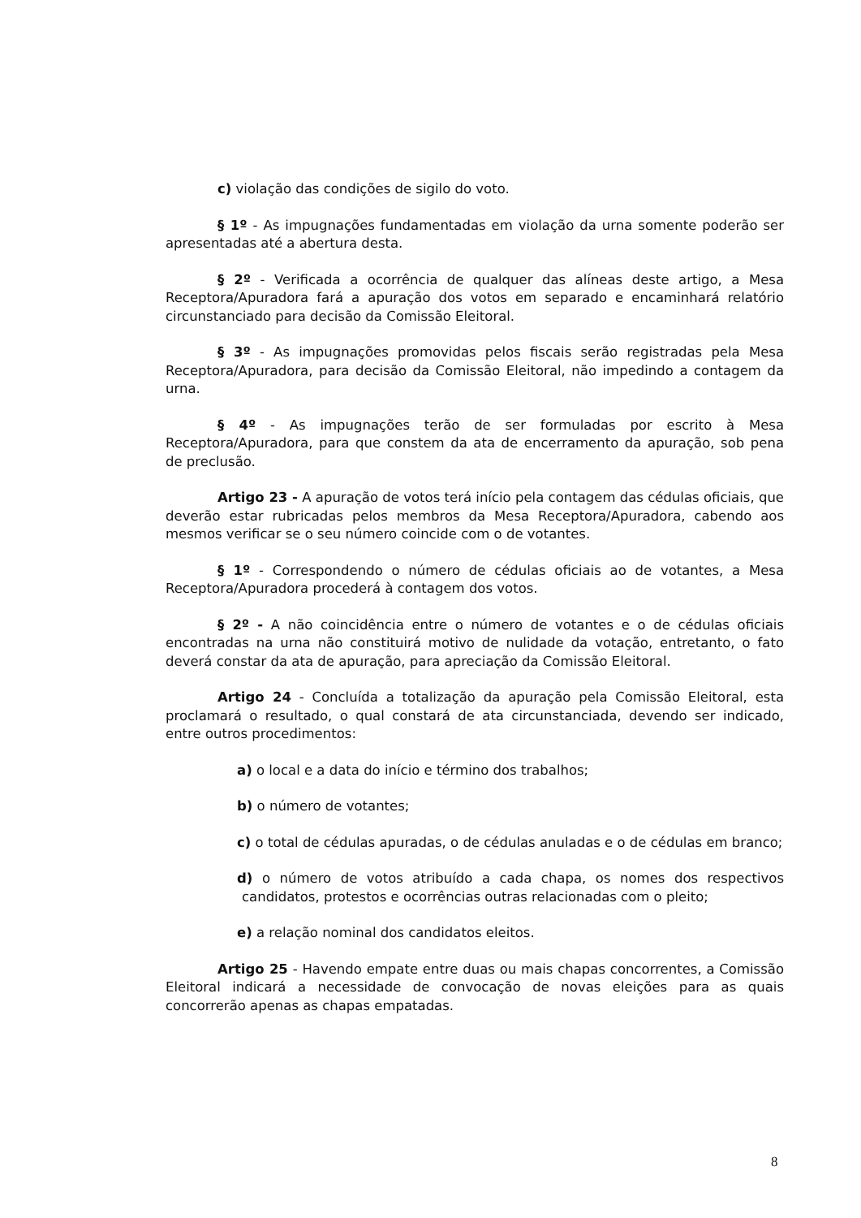c) violação das condições de sigilo do voto.
§ 1º - As impugnações fundamentadas em violação da urna somente poderão ser apresentadas até a abertura desta.
§ 2º - Verificada a ocorrência de qualquer das alíneas deste artigo, a Mesa Receptora/Apuradora fará a apuração dos votos em separado e encaminhará relatório circunstanciado para decisão da Comissão Eleitoral.
§ 3º - As impugnações promovidas pelos fiscais serão registradas pela Mesa Receptora/Apuradora, para decisão da Comissão Eleitoral, não impedindo a contagem da urna.
§ 4º - As impugnações terão de ser formuladas por escrito à Mesa Receptora/Apuradora, para que constem da ata de encerramento da apuração, sob pena de preclusão.
Artigo 23 - A apuração de votos terá início pela contagem das cédulas oficiais, que deverão estar rubricadas pelos membros da Mesa Receptora/Apuradora, cabendo aos mesmos verificar se o seu número coincide com o de votantes.
§ 1º - Correspondendo o número de cédulas oficiais ao de votantes, a Mesa Receptora/Apuradora procederá à contagem dos votos.
§ 2º - A não coincidência entre o número de votantes e o de cédulas oficiais encontradas na urna não constituirá motivo de nulidade da votação, entretanto, o fato deverá constar da ata de apuração, para apreciação da Comissão Eleitoral.
Artigo 24 - Concluída a totalização da apuração pela Comissão Eleitoral, esta proclamará o resultado, o qual constará de ata circunstanciada, devendo ser indicado, entre outros procedimentos:
a) o local e a data do início e término dos trabalhos;
b) o número de votantes;
c) o total de cédulas apuradas, o de cédulas anuladas e o de cédulas em branco;
d) o número de votos atribuído a cada chapa, os nomes dos respectivos candidatos, protestos e ocorrências outras relacionadas com o pleito;
e) a relação nominal dos candidatos eleitos.
Artigo 25 - Havendo empate entre duas ou mais chapas concorrentes, a Comissão Eleitoral indicará a necessidade de convocação de novas eleições para as quais concorrerão apenas as chapas empatadas.
8